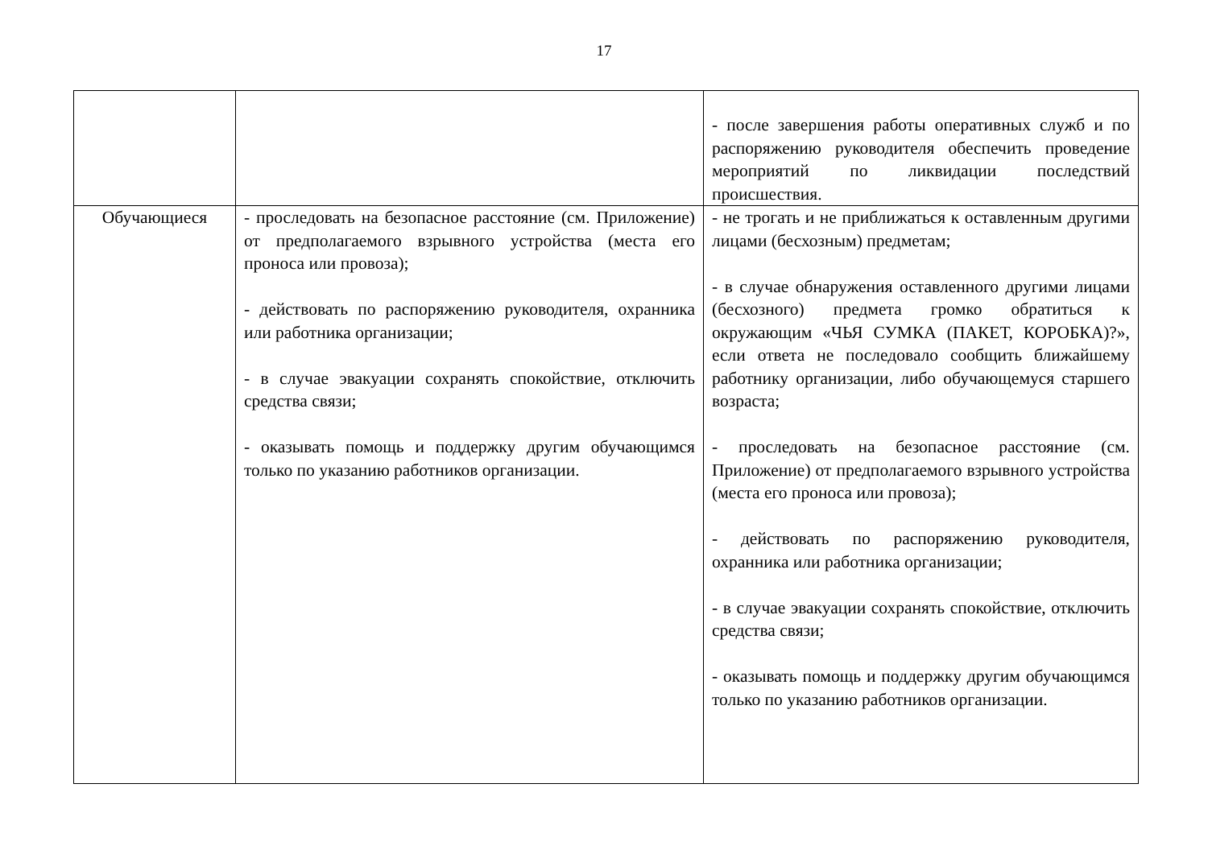17
| | | - после завершения работы оперативных служб и по распоряжению руководителя обеспечить проведение мероприятий по ликвидации последствий происшествия. |
| Обучающиеся | - проследовать на безопасное расстояние (см. Приложение) от предполагаемого взрывного устройства (места его проноса или провоза); - действовать по распоряжению руководителя, охранника или работника организации; - в случае эвакуации сохранять спокойствие, отключить средства связи; - оказывать помощь и поддержку другим обучающимся только по указанию работников организации. | - не трогать и не приближаться к оставленным другими лицами (бесхозным) предметам; - в случае обнаружения оставленного другими лицами (бесхозного) предмета громко обратиться к окружающим «ЧЬЯ СУМКА (ПАКЕТ, КОРОБКА)?», если ответа не последовало сообщить ближайшему работнику организации, либо обучающемуся старшего возраста; - проследовать на безопасное расстояние (см. Приложение) от предполагаемого взрывного устройства (места его проноса или провоза); - действовать по распоряжению руководителя, охранника или работника организации; - в случае эвакуации сохранять спокойствие, отключить средства связи; - оказывать помощь и поддержку другим обучающимся только по указанию работников организации. |